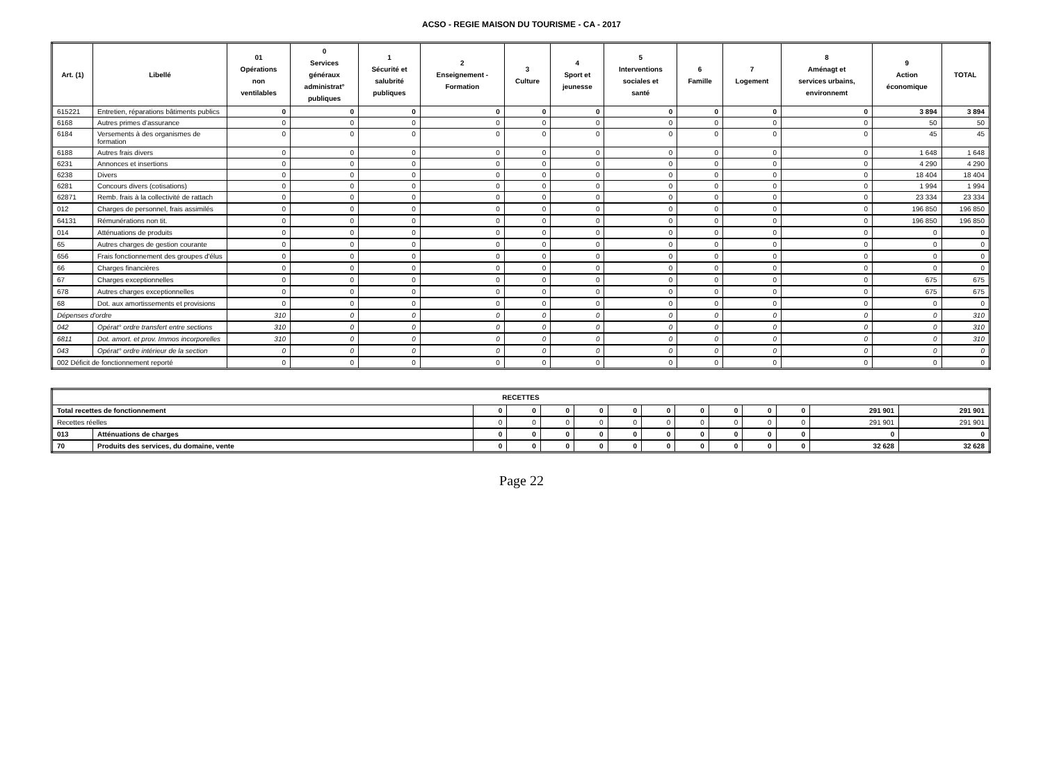ACSO - REGIE MAISON DU TOURISME - CA - 2017
| Art. (1) | Libellé | 01 Opérations non ventilables | 0 Services généraux administrat° publiques | 1 Sécurité et salubrité publiques | 2 Enseignement - Formation | 3 Culture | 4 Sport et jeunesse | 5 Interventions sociales et santé | 6 Famille | 7 Logement | 8 Aménagt et services urbains, environnemt | 9 Action économique | TOTAL |
| --- | --- | --- | --- | --- | --- | --- | --- | --- | --- | --- | --- | --- | --- |
| 615221 | Entretien, réparations bâtiments publics | 0 | 0 | 0 | 0 | 0 | 0 | 0 | 0 | 0 | 0 | 3 894 | 3 894 |
| 6168 | Autres primes d'assurance | 0 | 0 | 0 | 0 | 0 | 0 | 0 | 0 | 0 | 0 | 50 | 50 |
| 6184 | Versements à des organismes de formation | 0 | 0 | 0 | 0 | 0 | 0 | 0 | 0 | 0 | 0 | 45 | 45 |
| 6188 | Autres frais divers | 0 | 0 | 0 | 0 | 0 | 0 | 0 | 0 | 0 | 0 | 1 648 | 1 648 |
| 6231 | Annonces et insertions | 0 | 0 | 0 | 0 | 0 | 0 | 0 | 0 | 0 | 0 | 4 290 | 4 290 |
| 6238 | Divers | 0 | 0 | 0 | 0 | 0 | 0 | 0 | 0 | 0 | 0 | 18 404 | 18 404 |
| 6281 | Concours divers (cotisations) | 0 | 0 | 0 | 0 | 0 | 0 | 0 | 0 | 0 | 0 | 1 994 | 1 994 |
| 62871 | Remb. frais à la collectivité de rattach | 0 | 0 | 0 | 0 | 0 | 0 | 0 | 0 | 0 | 0 | 23 334 | 23 334 |
| 012 | Charges de personnel, frais assimilés | 0 | 0 | 0 | 0 | 0 | 0 | 0 | 0 | 0 | 0 | 196 850 | 196 850 |
| 64131 | Rémunérations non tit. | 0 | 0 | 0 | 0 | 0 | 0 | 0 | 0 | 0 | 0 | 196 850 | 196 850 |
| 014 | Atténuations de produits | 0 | 0 | 0 | 0 | 0 | 0 | 0 | 0 | 0 | 0 | 0 | 0 |
| 65 | Autres charges de gestion courante | 0 | 0 | 0 | 0 | 0 | 0 | 0 | 0 | 0 | 0 | 0 | 0 |
| 656 | Frais fonctionnement des groupes d'élus | 0 | 0 | 0 | 0 | 0 | 0 | 0 | 0 | 0 | 0 | 0 | 0 |
| 66 | Charges financières | 0 | 0 | 0 | 0 | 0 | 0 | 0 | 0 | 0 | 0 | 0 | 0 |
| 67 | Charges exceptionnelles | 0 | 0 | 0 | 0 | 0 | 0 | 0 | 0 | 0 | 0 | 675 | 675 |
| 678 | Autres charges exceptionnelles | 0 | 0 | 0 | 0 | 0 | 0 | 0 | 0 | 0 | 0 | 675 | 675 |
| 68 | Dot. aux amortissements et provisions | 0 | 0 | 0 | 0 | 0 | 0 | 0 | 0 | 0 | 0 | 0 | 0 |
| Dépenses d'ordre | | 310 | 0 | 0 | 0 | 0 | 0 | 0 | 0 | 0 | 0 | 0 | 310 |
| 042 | Opérat° ordre transfert entre sections | 310 | 0 | 0 | 0 | 0 | 0 | 0 | 0 | 0 | 0 | 0 | 310 |
| 6811 | Dot. amort. et prov. Immos incorporelles | 310 | 0 | 0 | 0 | 0 | 0 | 0 | 0 | 0 | 0 | 0 | 310 |
| 043 | Opérat° ordre intérieur de la section | 0 | 0 | 0 | 0 | 0 | 0 | 0 | 0 | 0 | 0 | 0 | 0 |
| 002 Déficit de fonctionnement reporté | | 0 | 0 | 0 | 0 | 0 | 0 | 0 | 0 | 0 | 0 | 0 | 0 |
| RECETTES | | | | | | | | | | | | | |
| --- | --- | --- | --- | --- | --- | --- | --- | --- | --- | --- | --- | --- | --- |
| Total recettes de fonctionnement | | 0 | 0 | 0 | 0 | 0 | 0 | 0 | 0 | 0 | 0 | 291 901 | 291 901 |
| Recettes réelles | | 0 | 0 | 0 | 0 | 0 | 0 | 0 | 0 | 0 | 0 | 291 901 | 291 901 |
| 013 | Atténuations de charges | 0 | 0 | 0 | 0 | 0 | 0 | 0 | 0 | 0 | 0 | 0 | 0 |
| 70 | Produits des services, du domaine, vente | 0 | 0 | 0 | 0 | 0 | 0 | 0 | 0 | 0 | 0 | 32 628 | 32 628 |
Page 22